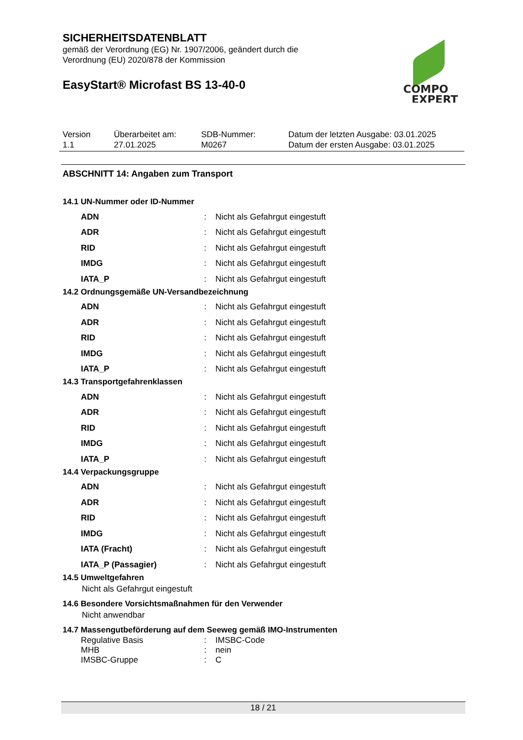SICHERHEITSDATENBLATT
gemäß der Verordnung (EG) Nr. 1907/2006, geändert durch die
Verordnung (EU) 2020/878 der Kommission
EasyStart® Microfast BS 13-40-0
COMPO
EXPERT
| Version 1.1 | Überarbeitet am: 27.01.2025 | SDB-Nummer: M0267 | Datum der letzten Ausgabe: 03.01.2025 Datum der ersten Ausgabe: 03.01.2025 |
ABSCHNITT 14: Angaben zum Transport
14.1 UN-Nummer oder ID-Nummer
| ADN | : | Nicht als Gefahrgut eingestuft |
| ADR | : | Nicht als Gefahrgut eingestuft |
| RID | : | Nicht als Gefahrgut eingestuft |
| IMDG | : | Nicht als Gefahrgut eingestuft |
| IATA_P | : | Nicht als Gefahrgut eingestuft |
14.2 Ordnungsgemäße UN-Versandbezeichnung
| ADN | : | Nicht als Gefahrgut eingestuft |
| ADR | : | Nicht als Gefahrgut eingestuft |
| RID | : | Nicht als Gefahrgut eingestuft |
| IMDG | : | Nicht als Gefahrgut eingestuft |
| IATA_P | : | Nicht als Gefahrgut eingestuft |
14.3 Transportgefahrenklassen
| ADN | : | Nicht als Gefahrgut eingestuft |
| ADR | : | Nicht als Gefahrgut eingestuft |
| RID | : | Nicht als Gefahrgut eingestuft |
| IMDG | : | Nicht als Gefahrgut eingestuft |
| IATA_P | : | Nicht als Gefahrgut eingestuft |
14.4 Verpackungsgruppe
| ADN | : | Nicht als Gefahrgut eingestuft |
| ADR | : | Nicht als Gefahrgut eingestuft |
| RID | : | Nicht als Gefahrgut eingestuft |
| IMDG | : | Nicht als Gefahrgut eingestuft |
| IATA (Fracht) | : | Nicht als Gefahrgut eingestuft |
| IATA_P (Passagier) | : | Nicht als Gefahrgut eingestuft |
14.5 Umweltgefahren
Nicht als Gefahrgut eingestuft
14.6 Besondere Vorsichtsmaßnahmen für den Verwender
Nicht anwendbar
14.7 Massengutbeförderung auf dem Seeweg gemäß IMO-Instrumenten
| Regulative Basis | : | IMSBC-Code |
| MHB | : | nein |
| IMSBC-Gruppe | : | C |
18 / 21